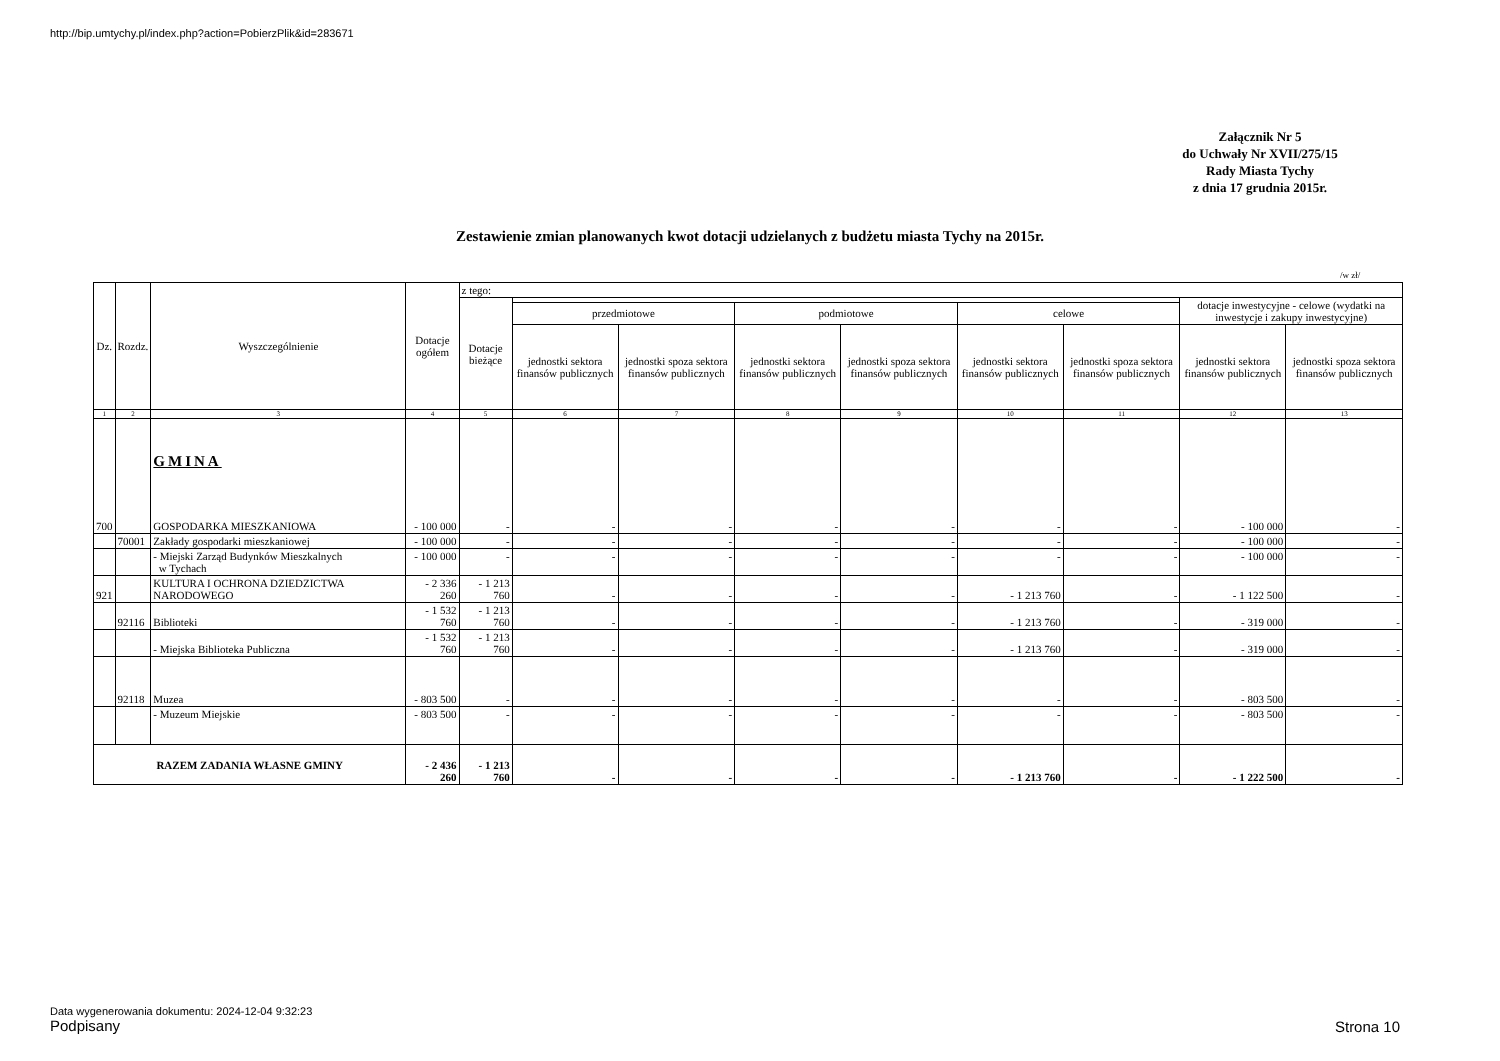http://bip.umtychy.pl/index.php?action=PobierzPlik&id=283671
Załącznik Nr 5
do Uchwały Nr XVII/275/15
Rady Miasta Tychy
z dnia 17 grudnia 2015r.
Zestawienie zmian planowanych kwot dotacji udzielanych z budżetu miasta Tychy na 2015r.
/w zł/
| Dz. | Rozdz. | Wyszczególnienie | Dotacje ogółem | z tego: | | | | | | | | |
| --- | --- | --- | --- | --- | --- | --- | --- | --- | --- | --- | --- | --- |
| | | | | Dotacje bieżące | | | | | | | dotacje inwestycyjne - celowe (wydatki na inwestycje i zakupy inwestycyjne) | |
| | | | | | przedmiotowe | | podmiotowe | | celowe | | | |
| | | | | | jednostki sektora finansów publicznych | jednostki spoza sektora finansów publicznych | jednostki sektora finansów publicznych | jednostki spoza sektora finansów publicznych | jednostki sektora finansów publicznych | jednostki spoza sektora finansów publicznych | jednostki sektora finansów publicznych | jednostki spoza sektora finansów publicznych |
| 1 | 2 | 3 | 4 | 5 | 6 | 7 | 8 | 9 | 10 | 11 | 12 | 13 |
| 700 | | GMINA GOSPODARKA MIESZKANIOWA | - 100 000 | - | - | - | - | - | - | - | - 100 000 | - |
| | 70001 | Zakłady gospodarki mieszkaniowej | - 100 000 | - | - | - | - | - | - | - | - 100 000 | - |
| | | - Miejski Zarząd Budynków Mieszkalnych w Tychach | - 100 000 | - | - | - | - | - | - | - | - 100 000 | - |
| 921 | | KULTURA I OCHRONA DZIEDZICTWA NARODOWEGO | - 2 336 260 | - 1 213 760 | - | - | - | - | - 1 213 760 | - | - 1 122 500 | - |
| | 92116 | Biblioteki | - 1 532 760 | - 1 213 760 | - | - | - | - | - 1 213 760 | - | - 319 000 | - |
| | | - Miejska Biblioteka Publiczna | - 1 532 760 | - 1 213 760 | - | - | - | - | - 1 213 760 | - | - 319 000 | - |
| | 92118 | Muzea | - 803 500 | - | - | - | - | - | - | - | - 803 500 | - |
| | | - Muzeum Miejskie | - 803 500 | - | - | - | - | - | - | - | - 803 500 | - |
| RAZEM ZADANIA WŁASNE GMINY | | | - 2 436 260 | - 1 213 760 | - | - | - | - | - 1 213 760 | - | - 1 222 500 | - |
Data wygenerowania dokumentu: 2024-12-04 9:32:23
Podpisany
Strona 10